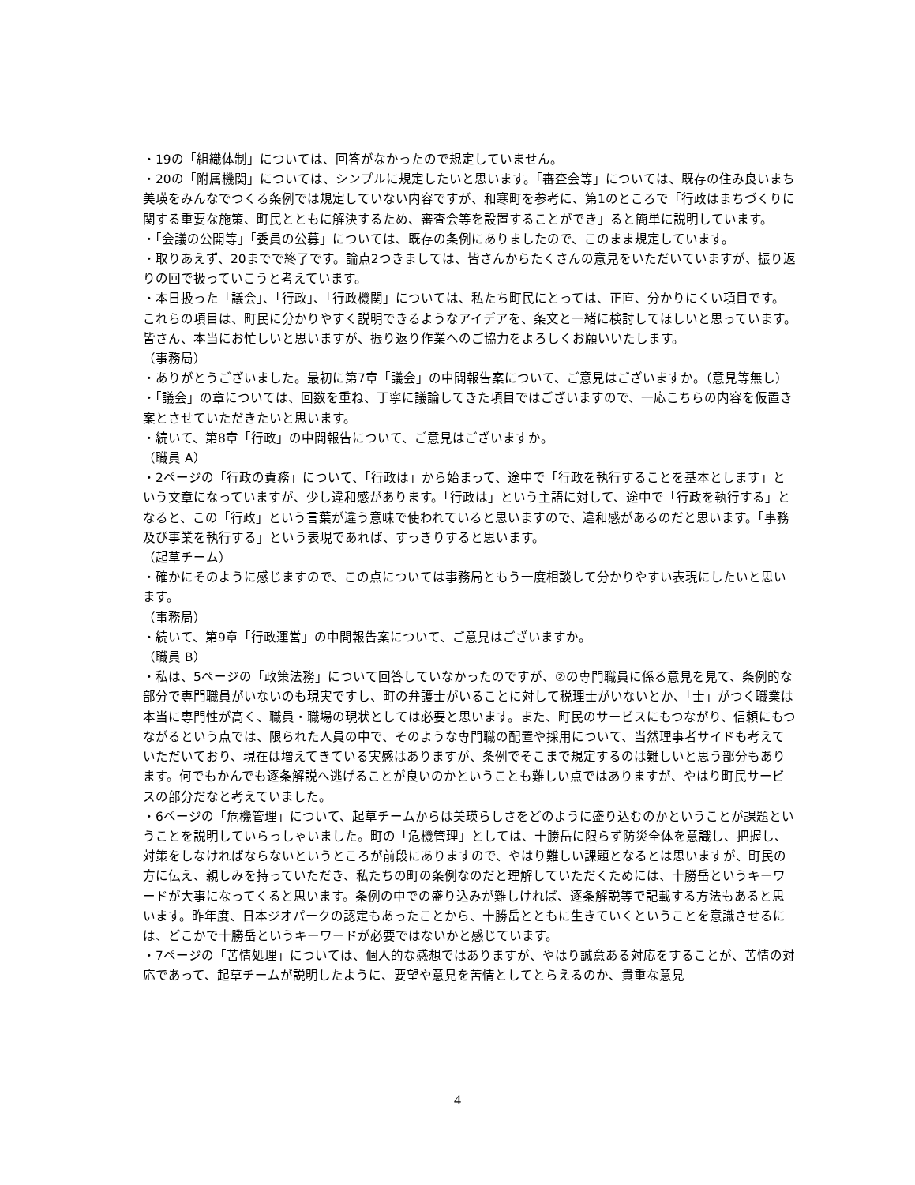・19の「組織体制」については、回答がなかったので規定していません。
・20の「附属機関」については、シンプルに規定したいと思います。「審査会等」については、既存の住み良いまち美瑛をみんなでつくる条例では規定していない内容ですが、和寒町を参考に、第1のところで「行政はまちづくりに関する重要な施策、町民とともに解決するため、審査会等を設置することができ」ると簡単に説明しています。
・「会議の公開等」「委員の公募」については、既存の条例にありましたので、このまま規定しています。
・取りあえず、20までで終了です。論点2つきましては、皆さんからたくさんの意見をいただいていますが、振り返りの回で扱っていこうと考えています。
・本日扱った「議会」、「行政」、「行政機関」については、私たち町民にとっては、正直、分かりにくい項目です。これらの項目は、町民に分かりやすく説明できるようなアイデアを、条文と一緒に検討してほしいと思っています。皆さん、本当にお忙しいと思いますが、振り返り作業へのご協力をよろしくお願いいたします。
（事務局）
・ありがとうございました。最初に第7章「議会」の中間報告案について、ご意見はございますか。（意見等無し）
・「議会」の章については、回数を重ね、丁寧に議論してきた項目ではございますので、一応こちらの内容を仮置き案とさせていただきたいと思います。
・続いて、第8章「行政」の中間報告について、ご意見はございますか。
（職員 A）
・2ページの「行政の責務」について、「行政は」から始まって、途中で「行政を執行することを基本とします」という文章になっていますが、少し違和感があります。「行政は」という主語に対して、途中で「行政を執行する」となると、この「行政」という言葉が違う意味で使われていると思いますので、違和感があるのだと思います。「事務及び事業を執行する」という表現であれば、すっきりすると思います。
（起草チーム）
・確かにそのように感じますので、この点については事務局ともう一度相談して分かりやすい表現にしたいと思います。
（事務局）
・続いて、第9章「行政運営」の中間報告案について、ご意見はございますか。
（職員 B）
・私は、5ページの「政策法務」について回答していなかったのですが、②の専門職員に係る意見を見て、条例的な部分で専門職員がいないのも現実ですし、町の弁護士がいることに対して税理士がいないとか、「士」がつく職業は本当に専門性が高く、職員・職場の現状としては必要と思います。また、町民のサービスにもつながり、信頼にもつながるという点では、限られた人員の中で、そのような専門職の配置や採用について、当然理事者サイドも考えていただいており、現在は増えてきている実感はありますが、条例でそこまで規定するのは難しいと思う部分もあります。何でもかんでも逐条解説へ逃げることが良いのかということも難しい点ではありますが、やはり町民サービスの部分だなと考えていました。
・6ページの「危機管理」について、起草チームからは美瑛らしさをどのように盛り込むのかということが課題ということを説明していらっしゃいました。町の「危機管理」としては、十勝岳に限らず防災全体を意識し、把握し、対策をしなければならないというところが前段にありますので、やはり難しい課題となるとは思いますが、町民の方に伝え、親しみを持っていただき、私たちの町の条例なのだと理解していただくためには、十勝岳というキーワードが大事になってくると思います。条例の中での盛り込みが難しければ、逐条解説等で記載する方法もあると思います。昨年度、日本ジオパークの認定もあったことから、十勝岳とともに生きていくということを意識させるには、どこかで十勝岳というキーワードが必要ではないかと感じています。
・7ページの「苦情処理」については、個人的な感想ではありますが、やはり誠意ある対応をすることが、苦情の対応であって、起草チームが説明したように、要望や意見を苦情としてとらえるのか、貴重な意見
4